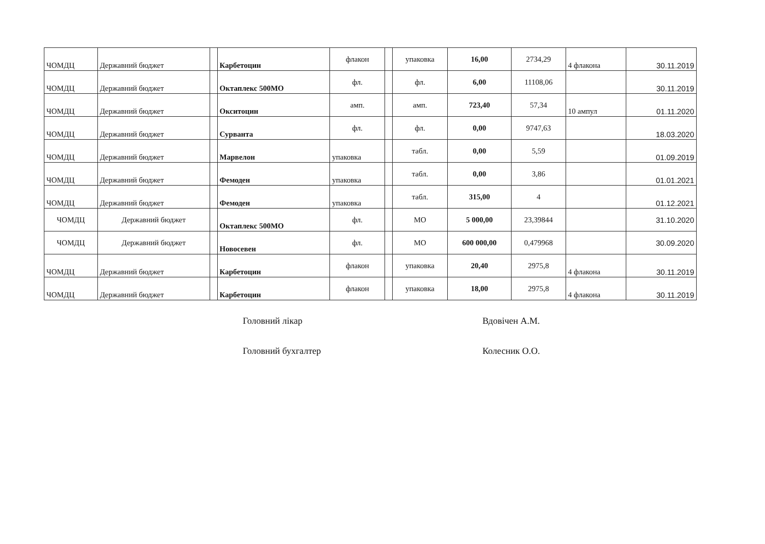| ЧОМДЦ | Державний бюджет | | Карбетоцин | флакон | | упаковка | 16,00 | 2734,29 | 4 флакона | 30.11.2019 |
| ЧОМДЦ | Державний бюджет | | Октаплекс 500МО | фл. | | фл. | 6,00 | 11108,06 | | 30.11.2019 |
| ЧОМДЦ | Державний бюджет | | Окситоцин | амп. | | амп. | 723,40 | 57,34 | 10 ампул | 01.11.2020 |
| ЧОМДЦ | Державний бюджет | | Сурванта | фл. | | фл. | 0,00 | 9747,63 | | 18.03.2020 |
| ЧОМДЦ | Державний бюджет | | Марвелон | упаковка | | табл. | 0,00 | 5,59 | | 01.09.2019 |
| ЧОМДЦ | Державний бюджет | | Фемоден | упаковка | | табл. | 0,00 | 3,86 | | 01.01.2021 |
| ЧОМДЦ | Державний бюджет | | Фемоден | упаковка | | табл. | 315,00 | 4 | | 01.12.2021 |
| ЧОМДЦ | Державний бюджет | | Октаплекс 500МО | фл. | | МО | 5 000,00 | 23,39844 | | 31.10.2020 |
| ЧОМДЦ | Державний бюджет | | Новосевен | фл. | | МО | 600 000,00 | 0,479968 | | 30.09.2020 |
| ЧОМДЦ | Державний бюджет | | Карбетоцин | флакон | | упаковка | 20,40 | 2975,8 | 4 флакона | 30.11.2019 |
| ЧОМДЦ | Державний бюджет | | Карбетоцин | флакон | | упаковка | 18,00 | 2975,8 | 4 флакона | 30.11.2019 |
Головний лікар Вдовічен А.М.
Головний бухгалтер Колесник О.О.